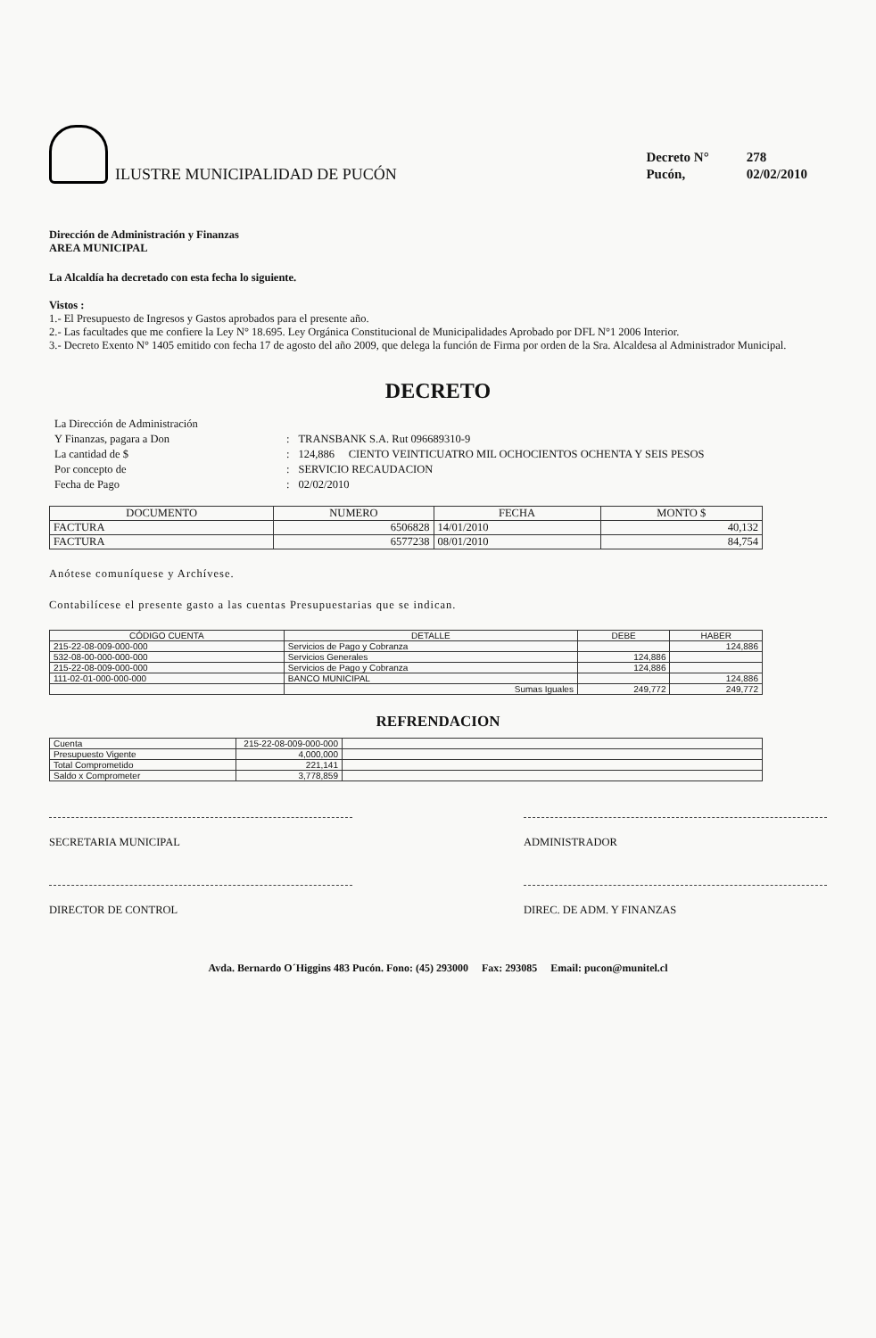ILUSTRE MUNICIPALIDAD DE PUCÓN
| Decreto N° | 278 |
| Pucón, | 02/02/2010 |
Dirección de Administración y Finanzas
AREA MUNICIPAL
La Alcaldía ha decretado con esta fecha lo siguiente.
Vistos :
1.- El Presupuesto de Ingresos y Gastos aprobados para el presente año.
2.- Las facultades que me confiere la Ley N° 18.695. Ley Orgánica Constitucional de Municipalidades Aprobado por DFL N°1 2006 Interior.
3.- Decreto Exento N° 1405 emitido con fecha 17 de agosto del año 2009, que delega la función de Firma por orden de la Sra. Alcaldesa al Administrador Municipal.
DECRETO
| La Dirección de Administración | | |
| Y Finanzas, pagara a Don | : | TRANSBANK S.A. Rut 096689310-9 |
| La cantidad de $ | : | 124,886 CIENTO VEINTICUATRO MIL OCHOCIENTOS OCHENTA Y SEIS PESOS |
| Por concepto de | : | SERVICIO RECAUDACION |
| Fecha de Pago | : | 02/02/2010 |
| DOCUMENTO | NUMERO | FECHA | MONTO $ |
| --- | --- | --- | --- |
| FACTURA | 6506828 | 14/01/2010 | 40,132 |
| FACTURA | 6577238 | 08/01/2010 | 84,754 |
Anótese comuníquese y Archívese.
Contabilícese el presente gasto a las cuentas Presupuestarias que se indican.
| CÓDIGO CUENTA | DETALLE | DEBE | HABER |
| --- | --- | --- | --- |
| 215-22-08-009-000-000 | Servicios de Pago y Cobranza | | 124,886 |
| 532-08-00-000-000-000 | Servicios Generales | 124,886 | |
| 215-22-08-009-000-000 | Servicios de Pago y Cobranza | 124,886 | |
| 111-02-01-000-000-000 | BANCO MUNICIPAL | | 124,886 |
| | Sumas Iguales | 249,772 | 249,772 |
REFRENDACION
| Cuenta | 215-22-08-009-000-000 | |
| Presupuesto Vigente | 4,000,000 | |
| Total Comprometido | 221,141 | |
| Saldo x Comprometer | 3,778,859 | |
SECRETARIA MUNICIPAL ADMINISTRADOR
DIRECTOR DE CONTROL DIREC. DE ADM. Y FINANZAS
Avda. Bernardo O´Higgins 483 Pucón. Fono: (45) 293000 Fax: 293085 Email: pucon@munitel.cl